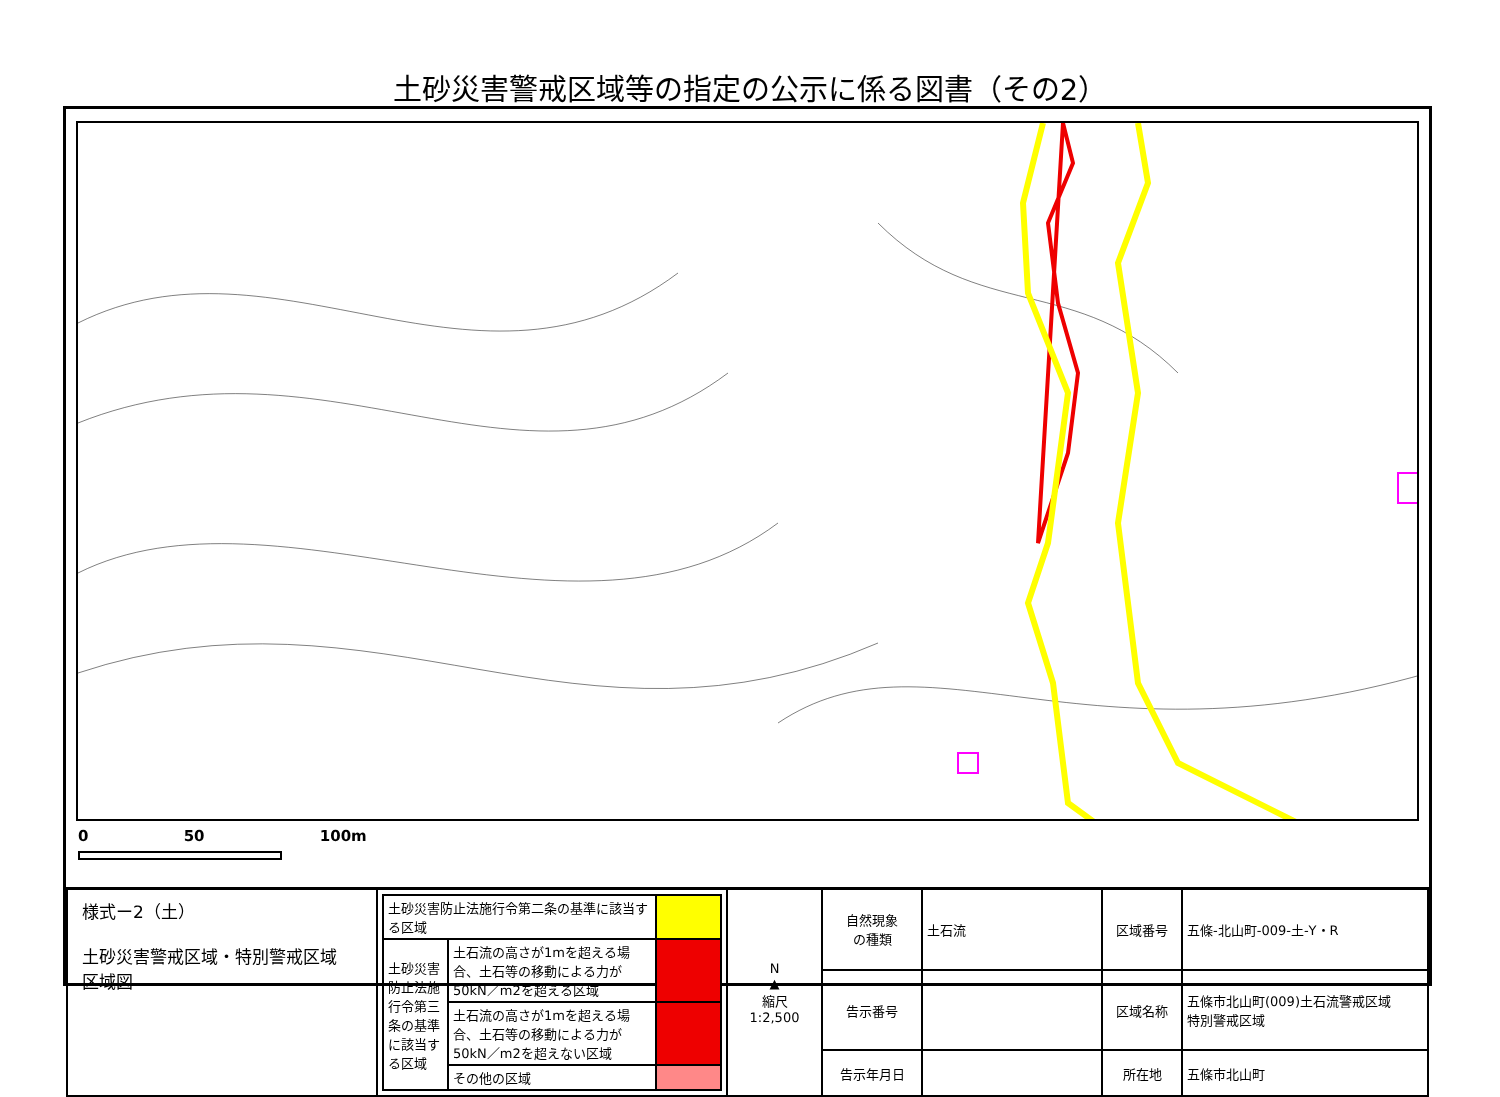土砂災害警戒区域等の指定の公示に係る図書（その2）
0 50 100m
| 様式ー2（土） 土砂災害警戒区域・特別警戒区域 区域図 | / 土砂災害防止法施行令第二条の基準に該当する区域 / / / / 土砂災害防止法施行令第三条の基準に該当する区域 / 土石流の高さが1mを超える場合、土石等の移動による力が50kN／m2を超える区域 / / / / 土石流の高さが1mを超える場合、土石等の移動による力が50kN／m2を超えない区域 / / / / その他の区域 / / | N ▲ 縮尺 1:2,500 | 自然現象 の種類 | 土石流 | 区域番号 | 五條-北山町-009-土-Y・R |
| | | | 告示番号 | | 区域名称 | 五條市北山町(009)土石流警戒区域 特別警戒区域 |
| | | | 告示年月日 | | 所在地 | 五條市北山町 |